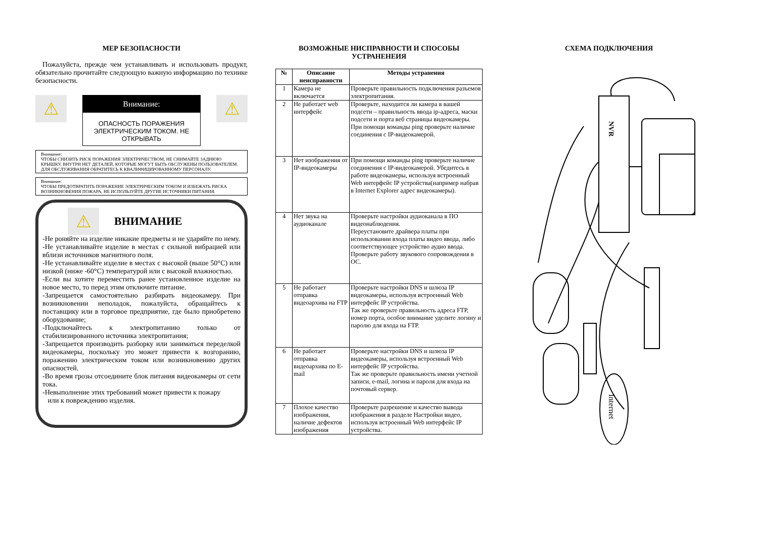МЕР БЕЗОПАСНОСТИ
Пожалуйста, прежде чем устанавливать и использовать продукт, обязательно прочитайте следующую важную информацию по технике безопасности.
⚠
Внимание:
ОПАСНОСТЬ ПОРАЖЕНИЯ ЭЛЕКТРИЧЕСКИМ ТОКОМ. НЕ ОТКРЫВАТЬ
⚠
Внимание:
ЧТОБЫ СНИЗИТЬ РИСК ПОРАЖЕНИЯ ЭЛЕКТРИЧЕСТВОМ, НЕ СНИМАЙТЕ ЗАДНЮЮ КРЫШКУ, ВНУТРИ НЕТ ДЕТАЛЕЙ, КОТОРЫЕ МОГУТ БЫТЬ ОБСЛУЖЕНЫ ПОЛЬЗОВАТЕЛЕМ. ДЛЯ ОБСЛУЖИВАНИЯ ОБРАТИТЕСЬ К КВАЛИФИЦИРОВАННОМУ ПЕРСОНАЛУ.
Внимание:
ЧТОБЫ ПРЕДОТВРАТИТЬ ПОРАЖЕНИЕ ЭЛЕКТРИЧЕСКИМ ТОКОМ И ИЗБЕЖАТЬ РИСКА ВОЗНИКНОВЕНИЯ ПОЖАРА, НЕ ИСПОЛЬЗУЙТЕ ДРУГИЕ ИСТОЧНИКИ ПИТАНИЯ.
⚠
ВНИМАНИЕ
-Не роняйте на изделие никакие предметы и не ударяйте по нему.
-Не устанавливайте изделие в местах с сильной вибрацией или вблизи источников магнитного поля.
-Не устанавливайте изделие в местах с высокой (выше 50°C) или низкой (ниже -60°C) температурой или с высокой влажностью.
-Если вы хотите переместить ранее установленное изделие на новое место, то перед этим отключите питание.
-Запрещается самостоятельно разбирать видеокамеру. При возникновении неполадок, пожалуйста, обращайтесь к поставщику или в торговое предприятие, где было приобретено оборудование;
-Подключайтесь к электропитанию только от стабилизированного источника электропитания;
-Запрещается производить разборку или заниматься переделкой видеокамеры, поскольку это может привести к возгоранию, поражению электрическим током или возникновению других опасностей.
-Во время грозы отсоедините блок питания видеокамеры от сети тока.
-Невыполнение этих требований может привести к пожару
или к повреждению изделия.
ВОЗМОЖНЫЕ НИСПРАВНОСТИ И СПОСОБЫ УСТРАНЕНЕИЯ
| № | Описание неисправности | Методы устранения |
| --- | --- | --- |
| 1 | Камера не включается | Проверьте правильность подключения разъемов электропитания. |
| 2 | Не работает web интерфейс | Проверьте, находится ли камера в вашей подсети – правильность ввода ip-адреса, маски подсети и порта веб страницы видеокамеры. При помощи команды ping проверьте наличие соединения с IP-видеокамерой. |
| 3 | Нет изображения от IP-видеокамеры | При помощи команды ping проверьте наличие соединения с IP-видеокамерой. Убедитесь в работе видеокамеры, используя встроенный Web интерфейс IP устройства(например набрав в Internet Explorer адрес видеокамеры). |
| 4 | Нет звука на аудиоканале | Проверьте настройки аудиоканала в ПО видеонаблюдения. Переустановите драйвера платы при использовании входа платы видео ввода, либо соответствующее устройство аудио ввода. Проверьте работу звукового сопровождения в ОС. |
| 5 | Не работает отправка видеоархива на FTP | Проверьте настройки DNS и шлюза IP видеокамеры, используя встроенный Web интерфейс IP устройства. Так же проверьте правильность адреса FTP, номер порта, особое внимание уделите логину и паролю для входа на FTP. |
| 6 | Не работает отправка видеоархива по E-mail | Проверьте настройки DNS и шлюза IP видеокамеры, используя встроенный Web интерфейс IP устройства. Так же проверьте правильность имени учетной записи, e-mail, логина и пароля для входа на почтовый сервер. |
| 7 | Плохое качество изображения, наличие дефектов изображения | Проверьте разрешение и качество вывода изображения в разделе Настройки видео, используя встроенный Web интерфейс IP устройства. |
СХЕМА ПОДКЛЮЧЕНИЯ
NVR
Internet